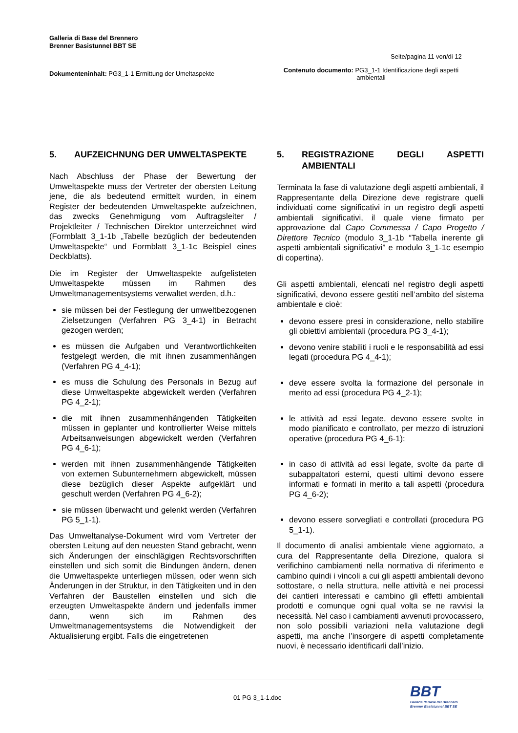Galleria di Base del Brennero
Brenner Basistunnel BBT SE
Seite/pagina 11 von/di 12
Dokumenteninhalt: PG3_1-1 Ermittung der Umeltaspekte
Contenuto documento: PG3_1-1 Identificazione degli aspetti ambientali
5. AUFZEICHNUNG DER UMWELTASPEKTE
Nach Abschluss der Phase der Bewertung der Umweltaspekte muss der Vertreter der obersten Leitung jene, die als bedeutend ermittelt wurden, in einem Register der bedeutenden Umweltaspekte aufzeichnen, das zwecks Genehmigung vom Auftragsleiter / Projektleiter / Technischen Direktor unterzeichnet wird (Formblatt 3_1-1b „Tabelle bezüglich der bedeutenden Umweltaspekte“ und Formblatt 3_1-1c Beispiel eines Deckblatts).
Die im Register der Umweltaspekte aufgelisteten Umweltaspekte müssen im Rahmen des Umweltmanagementsystems verwaltet werden, d.h.:
sie müssen bei der Festlegung der umweltbezogenen Zielsetzungen (Verfahren PG 3_4-1) in Betracht gezogen werden;
es müssen die Aufgaben und Verantwortlichkeiten festgelegt werden, die mit ihnen zusammenhängen (Verfahren PG 4_4-1);
es muss die Schulung des Personals in Bezug auf diese Umweltaspekte abgewickelt werden (Verfahren PG 4_2-1);
die mit ihnen zusammenhängenden Tätigkeiten müssen in geplanter und kontrollierter Weise mittels Arbeitsanweisungen abgewickelt werden (Verfahren PG 4_6-1);
werden mit ihnen zusammenhängende Tätigkeiten von externen Subunternehmern abgewickelt, müssen diese bezüglich dieser Aspekte aufgeklärt und geschult werden (Verfahren PG 4_6-2);
sie müssen überwacht und gelenkt werden (Verfahren PG 5_1-1).
Das Umweltanalyse-Dokument wird vom Vertreter der obersten Leitung auf den neuesten Stand gebracht, wenn sich Änderungen der einschlägigen Rechtsvorschriften einstellen und sich somit die Bindungen ändern, denen die Umweltaspekte unterliegen müssen, oder wenn sich Änderungen in der Struktur, in den Tätigkeiten und in den Verfahren der Baustellen einstellen und sich die erzeugten Umweltaspekte ändern und jedenfalls immer dann, wenn sich im Rahmen des Umweltmanagementsystems die Notwendigkeit der Aktualisierung ergibt. Falls die eingetretenen
5. REGISTRAZIONE DEGLI ASPETTI AMBIENTALI
Terminata la fase di valutazione degli aspetti ambientali, il Rappresentante della Direzione deve registrare quelli individuati come significativi in un registro degli aspetti ambientali significativi, il quale viene firmato per approvazione dal Capo Commessa / Capo Progetto / Direttore Tecnico (modulo 3_1-1b “Tabella inerente gli aspetti ambientali significativi” e modulo 3_1-1c esempio di copertina).
Gli aspetti ambientali, elencati nel registro degli aspetti significativi, devono essere gestiti nell’ambito del sistema ambientale e cioè:
devono essere presi in considerazione, nello stabilire gli obiettivi ambientali (procedura PG 3_4-1);
devono venire stabiliti i ruoli e le responsabilità ad essi legati (procedura PG 4_4-1);
deve essere svolta la formazione del personale in merito ad essi (procedura PG 4_2-1);
le attività ad essi legate, devono essere svolte in modo pianificato e controllato, per mezzo di istruzioni operative (procedura PG 4_6-1);
in caso di attività ad essi legate, svolte da parte di subappaltatori esterni, questi ultimi devono essere informati e formati in merito a tali aspetti (procedura PG 4_6-2);
devono essere sorvegliati e controllati (procedura PG 5_1-1).
Il documento di analisi ambientale viene aggiornato, a cura del Rappresentante della Direzione, qualora si verifichino cambiamenti nella normativa di riferimento e cambino quindi i vincoli a cui gli aspetti ambientali devono sottostare, o nella struttura, nelle attività e nei processi dei cantieri interessati e cambino gli effetti ambientali prodotti e comunque ogni qual volta se ne ravvisi la necessità. Nel caso i cambiamenti avvenuti provocassero, non solo possibili variazioni nella valutazione degli aspetti, ma anche l’insorgere di aspetti completamente nuovi, è necessario identificarli dall’inizio.
01 PG 3_1-1.doc
BBT
Galleria di Base del Brennero
Brenner Basistunnel BBT SE